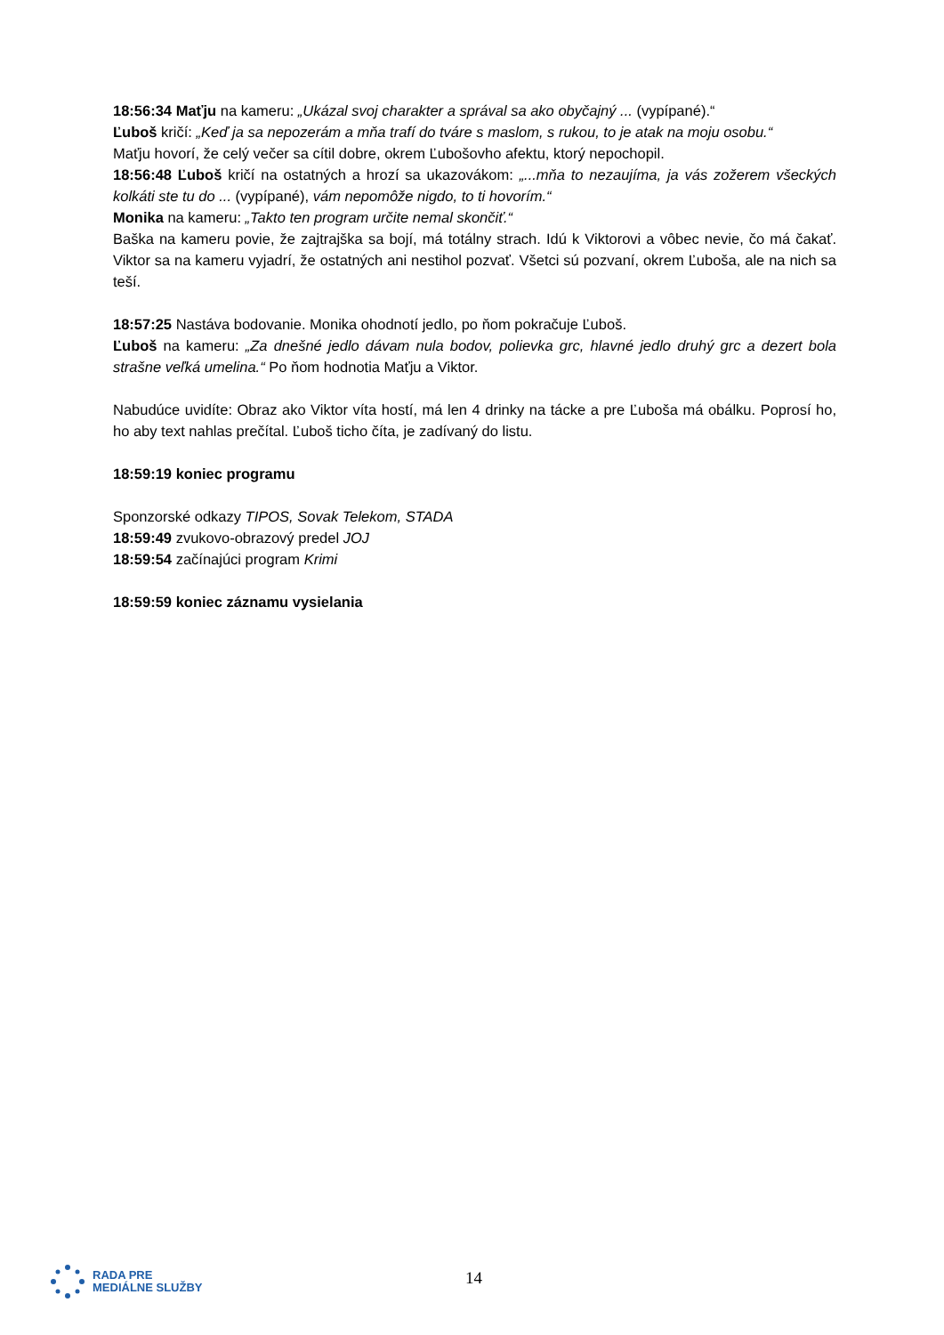18:56:34 Maťju na kameru: „Ukázal svoj charakter a správal sa ako obyčajný ... (vypípané).“
Ľuboš kričí: „Keď ja sa nepozerám a mňa trafí do tváre s maslom, s rukou, to je atak na moju osobu.“
Maťju hovorí, že celý večer sa cítil dobre, okrem Ľubošovho afektu, ktorý nepochopil.
18:56:48 Ľuboš kričí na ostatných a hrozí sa ukazovákom: „...mňa to nezaujíma, ja vás zožerem všeckých kolkáti ste tu do ... (vypípané), vám nepomôže nigdo, to ti hovorím.“
Monika na kameru: „Takto ten program určite nemal skončiť.“
Baška na kameru povie, že zajtrajška sa bojí, má totálny strach. Idú k Viktorovi a vôbec nevie, čo má čakať. Viktor sa na kameru vyjadrí, že ostatných ani nestihol pozvať. Všetci sú pozvaní, okrem Ľuboša, ale na nich sa teší.
18:57:25 Nastáva bodovanie. Monika ohodnotí jedlo, po ňom pokračuje Ľuboš.
Ľuboš na kameru: „Za dnešné jedlo dávam nula bodov, polievka grc, hlavné jedlo druhý grc a dezert bola strašne veľká umelina.“ Po ňom hodnotia Maťju a Viktor.
Nabudúce uvidíte: Obraz ako Viktor víta hostí, má len 4 drinky na tácke a pre Ľuboša má obálku. Poprosí ho, ho aby text nahlas prečítal. Ľuboš ticho číta, je zadívaný do listu.
18:59:19 koniec programu
Sponzorské odkazy TIPOS, Sovak Telekom, STADA
18:59:49 zvukovo-obrazový predel JOJ
18:59:54 začínajúci program Krimi
18:59:59 koniec záznamu vysielania
RADA PRE
MEDIÁLNE SLUŽBY
14